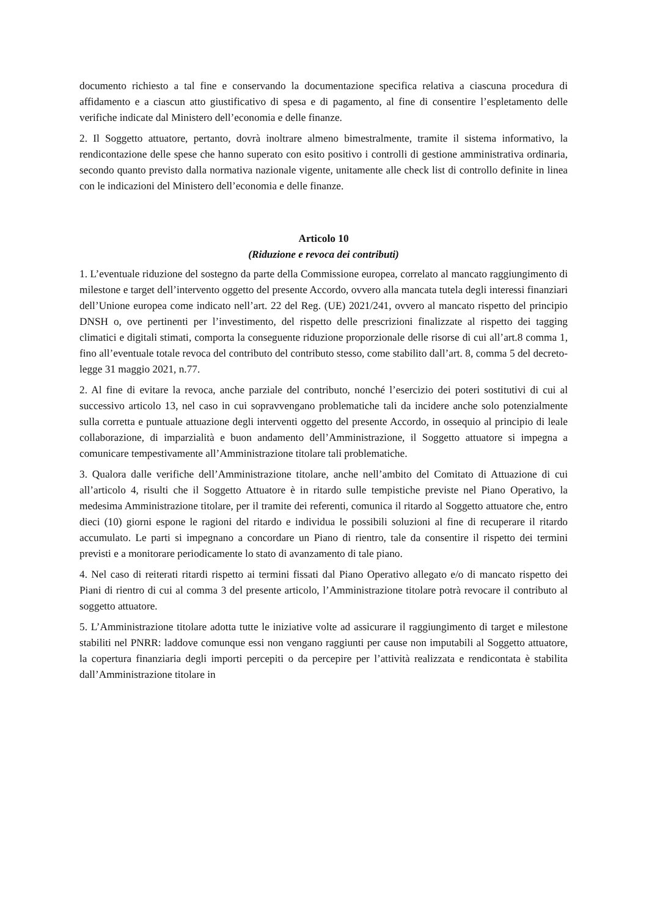documento richiesto a tal fine e conservando la documentazione specifica relativa a ciascuna procedura di affidamento e a ciascun atto giustificativo di spesa e di pagamento, al fine di consentire l’espletamento delle verifiche indicate dal Ministero dell’economia e delle finanze.
2. Il Soggetto attuatore, pertanto, dovrà inoltrare almeno bimestralmente, tramite il sistema informativo, la rendicontazione delle spese che hanno superato con esito positivo i controlli di gestione amministrativa ordinaria, secondo quanto previsto dalla normativa nazionale vigente, unitamente alle check list di controllo definite in linea con le indicazioni del Ministero dell’economia e delle finanze.
Articolo 10
(Riduzione e revoca dei contributi)
1. L’eventuale riduzione del sostegno da parte della Commissione europea, correlato al mancato raggiungimento di milestone e target dell’intervento oggetto del presente Accordo, ovvero alla mancata tutela degli interessi finanziari dell’Unione europea come indicato nell’art. 22 del Reg. (UE) 2021/241, ovvero al mancato rispetto del principio DNSH o, ove pertinenti per l’investimento, del rispetto delle prescrizioni finalizzate al rispetto dei tagging climatici e digitali stimati, comporta la conseguente riduzione proporzionale delle risorse di cui all’art.8 comma 1, fino all’eventuale totale revoca del contributo del contributo stesso, come stabilito dall’art. 8, comma 5 del decreto-legge 31 maggio 2021, n.77.
2. Al fine di evitare la revoca, anche parziale del contributo, nonché l’esercizio dei poteri sostitutivi di cui al successivo articolo 13, nel caso in cui sopravvengano problematiche tali da incidere anche solo potenzialmente sulla corretta e puntuale attuazione degli interventi oggetto del presente Accordo, in ossequio al principio di leale collaborazione, di imparzialità e buon andamento dell’Amministrazione, il Soggetto attuatore si impegna a comunicare tempestivamente all’Amministrazione titolare tali problematiche.
3. Qualora dalle verifiche dell’Amministrazione titolare, anche nell’ambito del Comitato di Attuazione di cui all’articolo 4, risulti che il Soggetto Attuatore è in ritardo sulle tempistiche previste nel Piano Operativo, la medesima Amministrazione titolare, per il tramite dei referenti, comunica il ritardo al Soggetto attuatore che, entro dieci (10) giorni espone le ragioni del ritardo e individua le possibili soluzioni al fine di recuperare il ritardo accumulato. Le parti si impegnano a concordare un Piano di rientro, tale da consentire il rispetto dei termini previsti e a monitorare periodicamente lo stato di avanzamento di tale piano.
4. Nel caso di reiterati ritardi rispetto ai termini fissati dal Piano Operativo allegato e/o di mancato rispetto dei Piani di rientro di cui al comma 3 del presente articolo, l’Amministrazione titolare potrà revocare il contributo al soggetto attuatore.
5. L’Amministrazione titolare adotta tutte le iniziative volte ad assicurare il raggiungimento di target e milestone stabiliti nel PNRR: laddove comunque essi non vengano raggiunti per cause non imputabili al Soggetto attuatore, la copertura finanziaria degli importi percepiti o da percepire per l’attività realizzata e rendicontata è stabilita dall’Amministrazione titolare in